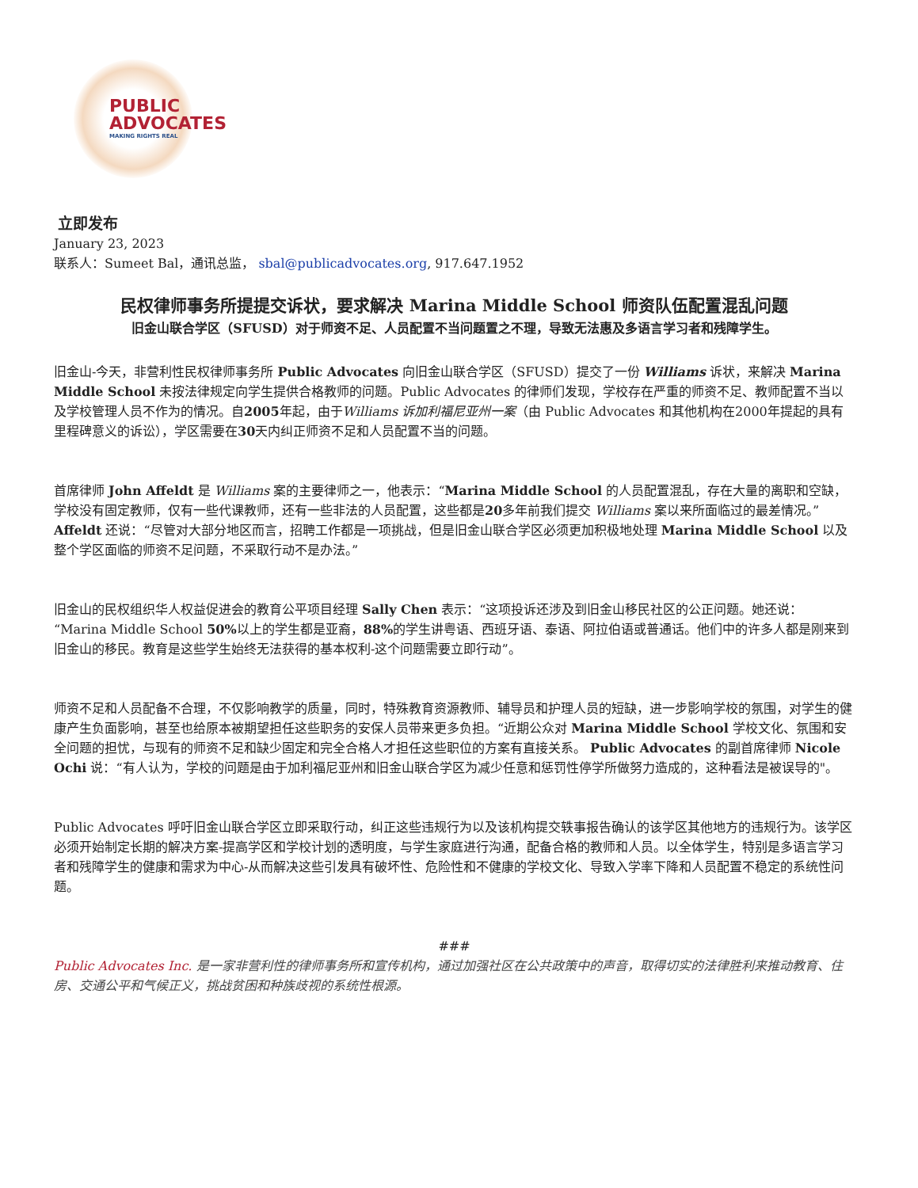PUBLIC
ADVOCATES
MAKING RIGHTS REAL
立即发布
January 23, 2023
联系人：Sumeet Bal，通讯总监， sbal@publicadvocates.org, 917.647.1952
民权律师事务所提提交诉状，要求解决 Marina Middle School 师资队伍配置混乱问题
旧金山联合学区（SFUSD）对于师资不足、人员配置不当问题置之不理，导致无法惠及多语言学习者和残障学生。
旧金山-今天，非营利性民权律师事务所 Public Advocates 向旧金山联合学区（SFUSD）提交了一份 Williams 诉状，来解决 Marina Middle School 未按法律规定向学生提供合格教师的问题。Public Advocates 的律师们发现，学校存在严重的师资不足、教师配置不当以及学校管理人员不作为的情况。自2005年起，由于Williams 诉加利福尼亚州一案（由 Public Advocates 和其他机构在2000年提起的具有里程碑意义的诉讼），学区需要在30天内纠正师资不足和人员配置不当的问题。
首席律师 John Affeldt 是 Williams 案的主要律师之一，他表示：“Marina Middle School 的人员配置混乱，存在大量的离职和空缺，学校没有固定教师，仅有一些代课教师，还有一些非法的人员配置，这些都是20多年前我们提交 Williams 案以来所面临过的最差情况。”Affeldt 还说：“尽管对大部分地区而言，招聘工作都是一项挑战，但是旧金山联合学区必须更加积极地处理 Marina Middle School 以及整个学区面临的师资不足问题，不采取行动不是办法。”
旧金山的民权组织华人权益促进会的教育公平项目经理 Sally Chen 表示：“这项投诉还涉及到旧金山移民社区的公正问题。她还说：“Marina Middle School 50% 以上的学生都是亚裔，88% 的学生讲粤语、西班牙语、泰语、阿拉伯语或普通话。他们中的许多人都是刚来到旧金山的移民。教育是这些学生始终无法获得的基本权利-这个问题需要立即行动”。
师资不足和人员配备不合理，不仅影响教学的质量，同时，特殊教育资源教师、辅导员和护理人员的短缺，进一步影响学校的氛围，对学生的健康产生负面影响，甚至也给原本被期望担任这些职务的安保人员带来更多负担。“近期公众对 Marina Middle School 学校文化、氛围和安全问题的担忧，与现有的师资不足和缺少固定和完全合格人才担任这些职位的方案有直接关系。 Public Advocates 的副首席律师 Nicole Ochi 说：“有人认为，学校的问题是由于加利福尼亚州和旧金山联合学区为减少任意和惩罚性停学所做努力造成的，这种看法是被误导的"。
Public Advocates 呼吁旧金山联合学区立即采取行动，纠正这些违规行为以及该机构提交轶事报告确认的该学区其他地方的违规行为。该学区必须开始制定长期的解决方案-提高学区和学校计划的透明度，与学生家庭进行沟通，配备合格的教师和人员。以全体学生，特别是多语言学习者和残障学生的健康和需求为中心-从而解决这些引发具有破坏性、危险性和不健康的学校文化、导致入学率下降和人员配置不稳定的系统性问题。
###
Public Advocates Inc. 是一家非营利性的律师事务所和宣传机构，通过加强社区在公共政策中的声音，取得切实的法律胜利来推动教育、住房、交通公平和气候正义，挑战贫困和种族歧视的系统性根源。